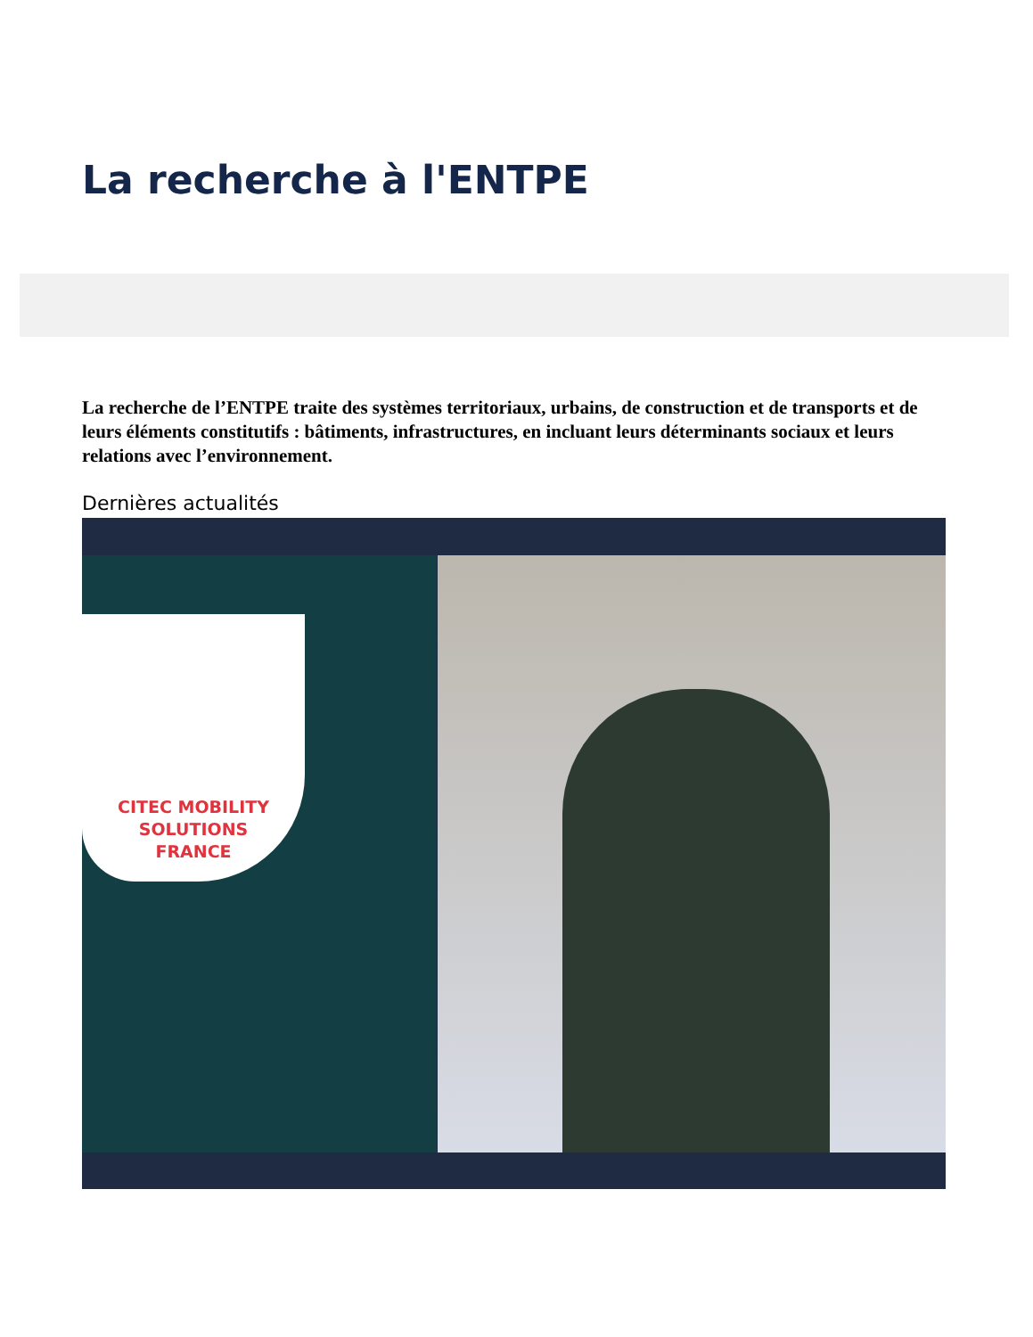La recherche à l'ENTPE
La recherche de l’ENTPE traite des systèmes territoriaux, urbains, de construction et de transports et de leurs éléments constitutifs : bâtiments, infrastructures, en incluant leurs déterminants sociaux et leurs relations avec l’environnement.
Dernières actualités
CITEC MOBILITY
SOLUTIONS
FRANCE